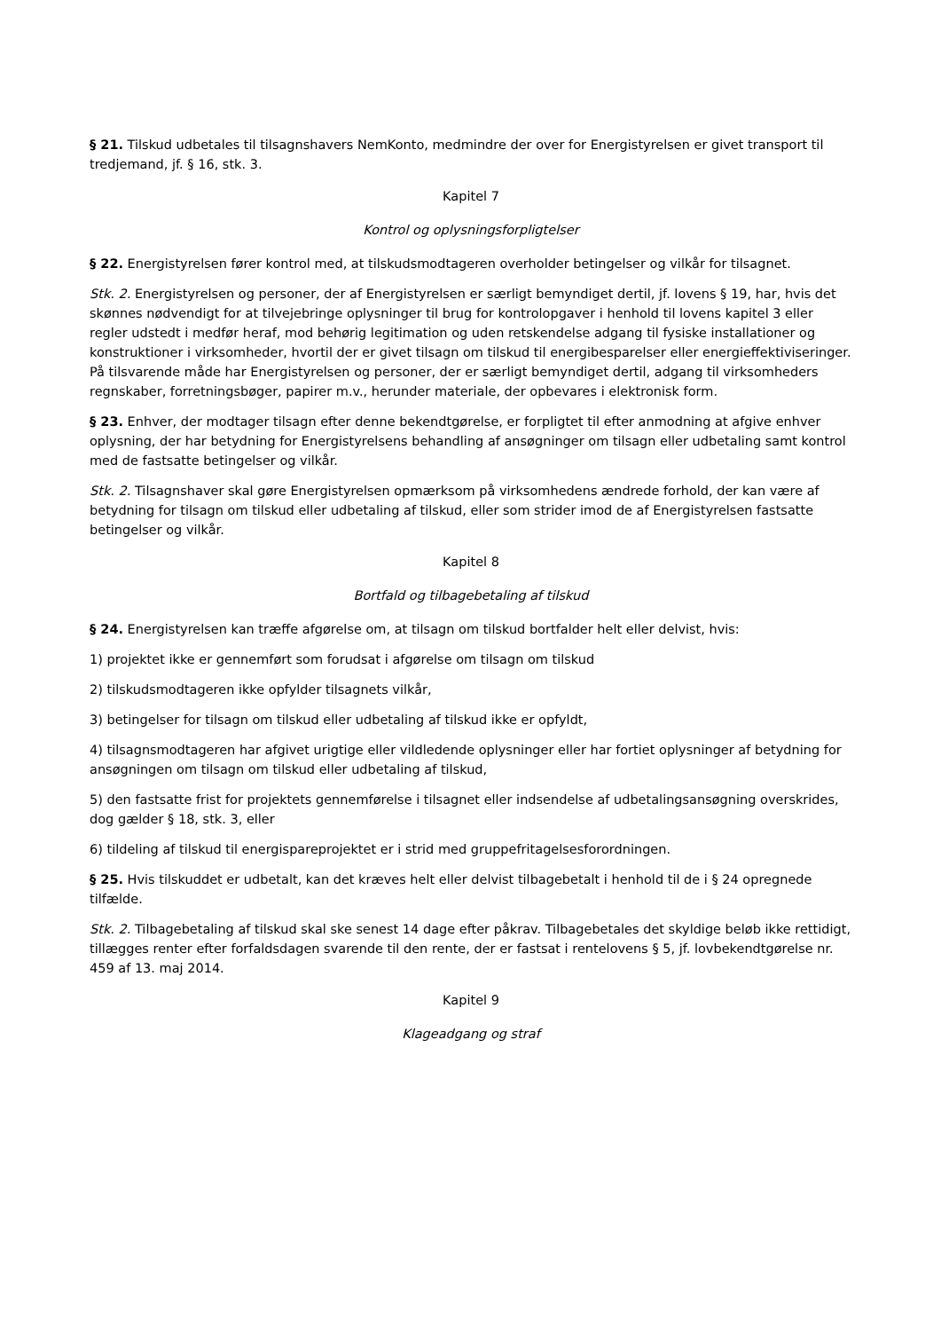§ 21. Tilskud udbetales til tilsagnshavers NemKonto, medmindre der over for Energistyrelsen er givet transport til tredjemand, jf. § 16, stk. 3.
Kapitel 7
Kontrol og oplysningsforpligtelser
§ 22. Energistyrelsen fører kontrol med, at tilskudsmodtageren overholder betingelser og vilkår for tilsagnet.
Stk. 2. Energistyrelsen og personer, der af Energistyrelsen er særligt bemyndiget dertil, jf. lovens § 19, har, hvis det skønnes nødvendigt for at tilvejebringe oplysninger til brug for kontrolopgaver i henhold til lovens kapitel 3 eller regler udstedt i medfør heraf, mod behørig legitimation og uden retskendelse adgang til fysiske installationer og konstruktioner i virksomheder, hvortil der er givet tilsagn om tilskud til energibesparelser eller energieffektiviseringer. På tilsvarende måde har Energistyrelsen og personer, der er særligt bemyndiget dertil, adgang til virksomheders regnskaber, forretningsbøger, papirer m.v., herunder materiale, der opbevares i elektronisk form.
§ 23. Enhver, der modtager tilsagn efter denne bekendtgørelse, er forpligtet til efter anmodning at afgive enhver oplysning, der har betydning for Energistyrelsens behandling af ansøgninger om tilsagn eller udbetaling samt kontrol med de fastsatte betingelser og vilkår.
Stk. 2. Tilsagnshaver skal gøre Energistyrelsen opmærksom på virksomhedens ændrede forhold, der kan være af betydning for tilsagn om tilskud eller udbetaling af tilskud, eller som strider imod de af Energistyrelsen fastsatte betingelser og vilkår.
Kapitel 8
Bortfald og tilbagebetaling af tilskud
§ 24. Energistyrelsen kan træffe afgørelse om, at tilsagn om tilskud bortfalder helt eller delvist, hvis:
1) projektet ikke er gennemført som forudsat i afgørelse om tilsagn om tilskud
2) tilskudsmodtageren ikke opfylder tilsagnets vilkår,
3) betingelser for tilsagn om tilskud eller udbetaling af tilskud ikke er opfyldt,
4) tilsagnsmodtageren har afgivet urigtige eller vildledende oplysninger eller har fortiet oplysninger af betydning for ansøgningen om tilsagn om tilskud eller udbetaling af tilskud,
5) den fastsatte frist for projektets gennemførelse i tilsagnet eller indsendelse af udbetalingsansøgning overskrides, dog gælder § 18, stk. 3, eller
6) tildeling af tilskud til energispareprojektet er i strid med gruppefritagelsesforordningen.
§ 25. Hvis tilskuddet er udbetalt, kan det kræves helt eller delvist tilbagebetalt i henhold til de i § 24 opregnede tilfælde.
Stk. 2. Tilbagebetaling af tilskud skal ske senest 14 dage efter påkrav. Tilbagebetales det skyldige beløb ikke rettidigt, tillægges renter efter forfaldsdagen svarende til den rente, der er fastsat i rentelovens § 5, jf. lovbekendtgørelse nr. 459 af 13. maj 2014.
Kapitel 9
Klageadgang og straf